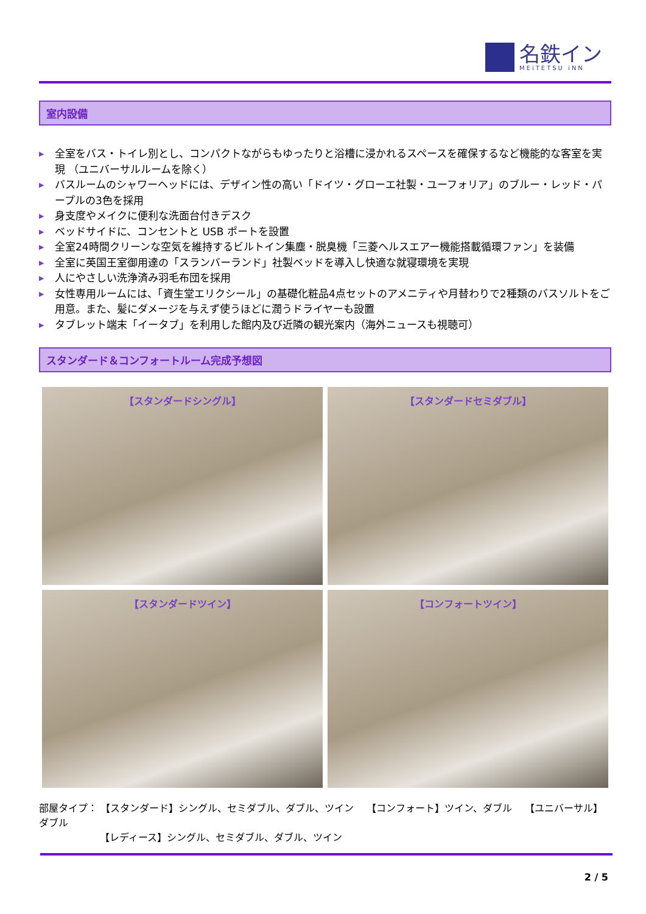名鉄イン
MEiTETSU iNN
室内設備
▶ 全室をバス・トイレ別とし、コンパクトながらもゆったりと浴槽に浸かれるスペースを確保するなど機能的な客室を実現 （ユニバーサルルームを除く）
▶ バスルームのシャワーヘッドには、デザイン性の高い「ドイツ・グローエ社製・ユーフォリア」のブルー・レッド・パープルの3色を採用
▶ 身支度やメイクに便利な洗面台付きデスク
▶ ベッドサイドに、コンセントと USB ポートを設置
▶ 全室24時間クリーンな空気を維持するビルトイン集塵・脱臭機「三菱ヘルスエアー機能搭載循環ファン」を装備
▶ 全室に英国王室御用達の「スランバーランド」社製ベッドを導入し快適な就寝環境を実現
▶ 人にやさしい洗浄済み羽毛布団を採用
▶ 女性専用ルームには、「資生堂エリクシール」の基礎化粧品4点セットのアメニティや月替わりで2種類のバスソルトをご用意。また、髪にダメージを与えず使うほどに潤うドライヤーも設置
▶ タブレット端末「イータブ」を利用した館内及び近隣の観光案内（海外ニュースも視聴可）
スタンダード＆コンフォートルーム完成予想図
【スタンダードシングル】
【スタンダードセミダブル】
【スタンダードツイン】
【コンフォートツイン】
部屋タイプ： 【スタンダード】シングル、セミダブル、ダブル、ツイン　 【コンフォート】ツイン、ダブル　 【ユニバーサル】ダブル
【レディース】シングル、セミダブル、ダブル、ツイン
2 / 5